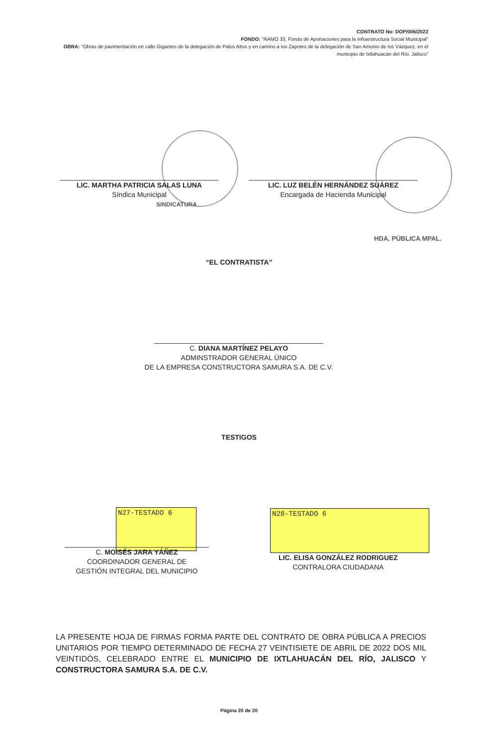CONTRATO No: DOP/006/2022
FONDO: “RAMO 33, Fondo de Aportaciones para la Infraestructura Social Municipal”
OBRA: “Obras de pavimentación en calle Gigantes de la delegación de Palos Altos y en camino a los Zapotes de la delegación de San Antonio de los Vázquez, en el municipio de Ixtlahuacán del Río, Jalisco”
LIC. MARTHA PATRICIA SALAS LUNA
Síndica Municipal
SINDICATURA
LIC. LUZ BELÉN HERNÁNDEZ SUÁREZ
Encargada de Hacienda Municipal
HDA. PÚBLICA MPAL.
“EL CONTRATISTA”
C. DIANA MARTÍNEZ PELAYO
ADMINSTRADOR GENERAL ÚNICO
DE LA EMPRESA CONSTRUCTORA SAMURA S.A. DE C.V.
TESTIGOS
N27-TESTADO 6 N28-TESTADO 6
C. MOISÉS JARA YÁÑEZ
COORDINADOR GENERAL DE
GESTIÓN INTEGRAL DEL MUNICIPIO
LIC. ELISA GONZÁLEZ RODRIGUEZ
CONTRALORA CIUDADANA
LA PRESENTE HOJA DE FIRMAS FORMA PARTE DEL CONTRATO DE OBRA PÚBLICA A PRECIOS UNITARIOS POR TIEMPO DETERMINADO DE FECHA 27 VEINTISIETE DE ABRIL DE 2022 DOS MIL VEINTIDÓS, CELEBRADO ENTRE EL MUNICIPIO DE IXTLAHUACÁN DEL RÍO, JALISCO Y CONSTRUCTORA SAMURA S.A. DE C.V.
Página 20 de 20